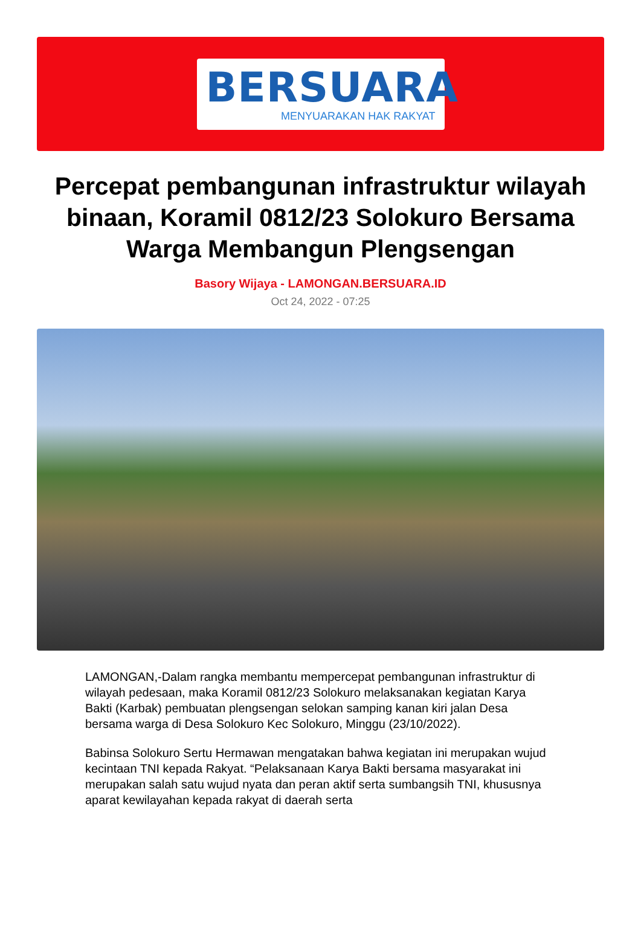BERSUARA
MENYUARAKAN HAK RAKYAT
Percepat pembangunan infrastruktur wilayah binaan, Koramil 0812/23 Solokuro Bersama Warga Membangun Plengsengan
Basory Wijaya - LAMONGAN.BERSUARA.ID
Oct 24, 2022 - 07:25
LAMONGAN,-Dalam rangka membantu mempercepat pembangunan infrastruktur di wilayah pedesaan, maka Koramil 0812/23 Solokuro melaksanakan kegiatan Karya Bakti (Karbak) pembuatan plengsengan selokan samping kanan kiri jalan Desa bersama warga di Desa Solokuro Kec Solokuro, Minggu (23/10/2022).
Babinsa Solokuro Sertu Hermawan mengatakan bahwa kegiatan ini merupakan wujud kecintaan TNI kepada Rakyat. “Pelaksanaan Karya Bakti bersama masyarakat ini merupakan salah satu wujud nyata dan peran aktif serta sumbangsih TNI, khususnya aparat kewilayahan kepada rakyat di daerah serta